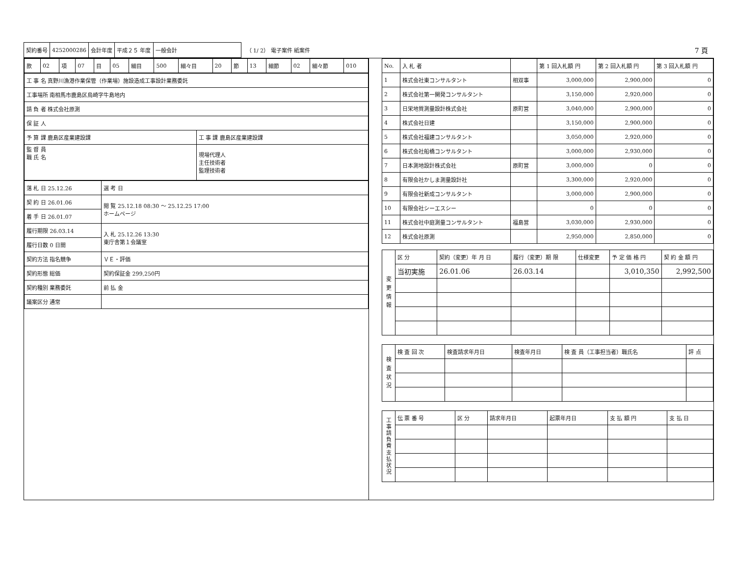| 契約番号 | 4252000286 | 会計年度 | 平成２５ 年度 | 一般会計 |
（ 1/ 2） 電子案件 紙案件
7 頁
| 款 | 02 | 項 | 07 | 目 | 05 | 細目 | 500 | 細々目 | 20 | 節 | 13 | 細節 | 02 | 細々節 | 010 |
| 工 事 名 真野川漁港作業保管（作業場）施設造成工事設計業務委託 | |
| 工事場所 南相馬市鹿島区烏崎字牛島地内 | |
| 請 負 者 株式会社原測 | |
| 保 証 人 | |
| 予 算 課 鹿島区産業建設課 | 工 事 課 鹿島区産業建設課 |
| 監 督 員 職 氏 名 | 現場代理人 主任技術者 監理技術者 |
| 落 札 日 25.12.26 | 選 考 日 |
| 契 約 日 26.01.06 | 閲 覧 25.12.18 08:30 ～ 25.12.25 17:00 ホームページ |
| 着 手 日 26.01.07 | |
| 履行期限 26.03.14 | 入 札 25.12.26 13:30 東庁舎第１会議室 |
| 履行日数 0 日間 | |
| 契約方法 指名競争 | ＶＥ・評価 |
| 契約形態 総価 | 契約保証金 299,250円 |
| 契約種別 業務委託 | 前 払 金 |
| 議案区分 通常 | |
| No. | 入 札 者 | | 第 1 回入札額 円 | 第 2 回入札額 円 | 第 3 回入札額 円 |
| --- | --- | --- | --- | --- | --- |
| 1 | 株式会社東コンサルタント | 相双事 | 3,000,000 | 2,900,000 | 0 |
| 2 | 株式会社第一開発コンサルタント | | 3,150,000 | 2,920,000 | 0 |
| 3 | 日栄地質測量設計株式会社 | 原町営 | 3,040,000 | 2,900,000 | 0 |
| 4 | 株式会社日建 | | 3,150,000 | 2,900,000 | 0 |
| 5 | 株式会社福建コンサルタント | | 3,050,000 | 2,920,000 | 0 |
| 6 | 株式会社船橋コンサルタント | | 3,000,000 | 2,930,000 | 0 |
| 7 | 日本測地設計株式会社 | 原町営 | 3,000,000 | 0 | 0 |
| 8 | 有限会社かしま測量設計社 | | 3,300,000 | 2,920,000 | 0 |
| 9 | 有限会社新成コンサルタント | | 3,000,000 | 2,900,000 | 0 |
| 10 | 有限会社シーエスシー | | 0 | 0 | 0 |
| 11 | 株式会社中庭測量コンサルタント | 福島営 | 3,030,000 | 2,930,000 | 0 |
| 12 | 株式会社原測 | | 2,950,000 | 2,850,000 | 0 |
| 変 更 情 報 | 区 分 | 契約（変更）年 月 日 | 履行（変更）期 限 | 仕様変更 | 予 定 価 格 円 | 契 約 金 額 円 |
| | 当初実施 | 26.01.06 | 26.03.14 | | 3,010,350 | 2,992,500 |
| 検 査 状 況 | 検 査 回 次 | 検査請求年月日 | 検査年月日 | 検 査 員（工事担当者）職氏名 | 評 点 |
| 工 事 請 負 費 支 払 状 況 | 伝 票 番 号 | 区 分 | 請求年月日 | 起票年月日 | 支 払 額 円 | 支 払 日 |